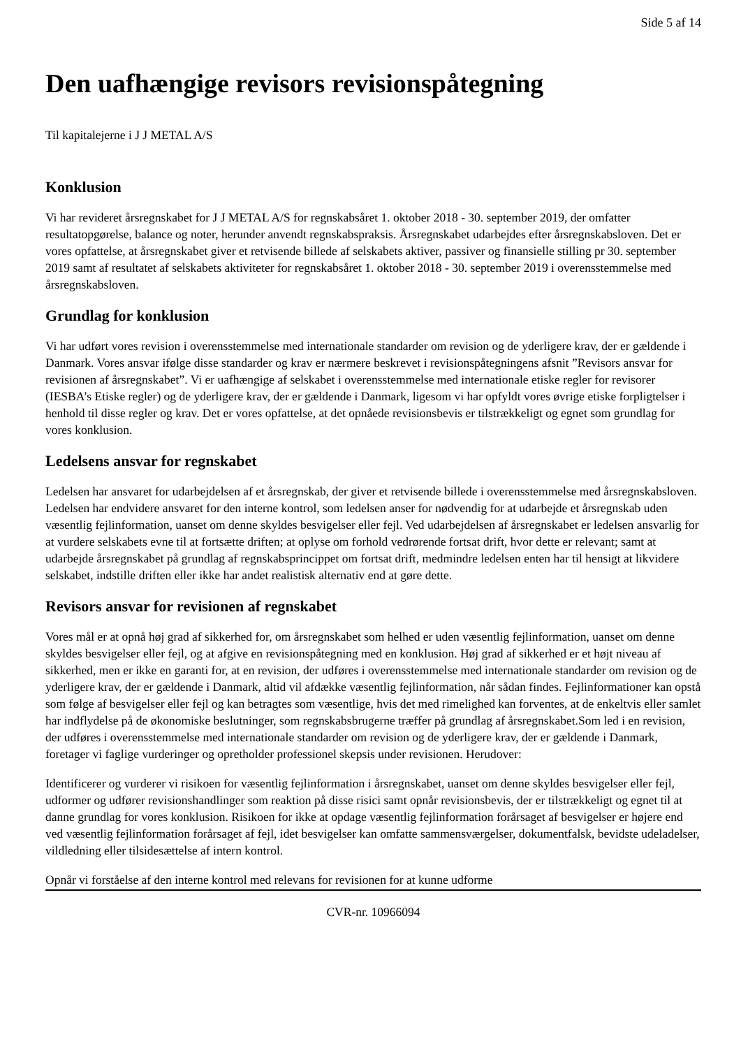Side 5 af 14
Den uafhængige revisors revisionspåtegning
Til kapitalejerne i J J METAL A/S
Konklusion
Vi har revideret årsregnskabet for J J METAL A/S for regnskabsåret 1. oktober 2018 - 30. september 2019, der omfatter resultatopgørelse, balance og noter, herunder anvendt regnskabspraksis. Årsregnskabet udarbejdes efter årsregnskabsloven. Det er vores opfattelse, at årsregnskabet giver et retvisende billede af selskabets aktiver, passiver og finansielle stilling pr 30. september 2019 samt af resultatet af selskabets aktiviteter for regnskabsåret 1. oktober 2018 - 30. september 2019 i overensstemmelse med årsregnskabsloven.
Grundlag for konklusion
Vi har udført vores revision i overensstemmelse med internationale standarder om revision og de yderligere krav, der er gældende i Danmark. Vores ansvar ifølge disse standarder og krav er nærmere beskrevet i revisionspåtegningens afsnit ”Revisors ansvar for revisionen af årsregnskabet”. Vi er uafhængige af selskabet i overensstemmelse med internationale etiske regler for revisorer (IESBA’s Etiske regler) og de yderligere krav, der er gældende i Danmark, ligesom vi har opfyldt vores øvrige etiske forpligtelser i henhold til disse regler og krav. Det er vores opfattelse, at det opnåede revisionsbevis er tilstrækkeligt og egnet som grundlag for vores konklusion.
Ledelsens ansvar for regnskabet
Ledelsen har ansvaret for udarbejdelsen af et årsregnskab, der giver et retvisende billede i overensstemmelse med årsregnskabsloven. Ledelsen har endvidere ansvaret for den interne kontrol, som ledelsen anser for nødvendig for at udarbejde et årsregnskab uden væsentlig fejlinformation, uanset om denne skyldes besvigelser eller fejl. Ved udarbejdelsen af årsregnskabet er ledelsen ansvarlig for at vurdere selskabets evne til at fortsætte driften; at oplyse om forhold vedrørende fortsat drift, hvor dette er relevant; samt at udarbejde årsregnskabet på grundlag af regnskabsprincippet om fortsat drift, medmindre ledelsen enten har til hensigt at likvidere selskabet, indstille driften eller ikke har andet realistisk alternativ end at gøre dette.
Revisors ansvar for revisionen af regnskabet
Vores mål er at opnå høj grad af sikkerhed for, om årsregnskabet som helhed er uden væsentlig fejlinformation, uanset om denne skyldes besvigelser eller fejl, og at afgive en revisionspåtegning med en konklusion. Høj grad af sikkerhed er et højt niveau af sikkerhed, men er ikke en garanti for, at en revision, der udføres i overensstemmelse med internationale standarder om revision og de yderligere krav, der er gældende i Danmark, altid vil afdække væsentlig fejlinformation, når sådan findes. Fejlinformationer kan opstå som følge af besvigelser eller fejl og kan betragtes som væsentlige, hvis det med rimelighed kan forventes, at de enkeltvis eller samlet har indflydelse på de økonomiske beslutninger, som regnskabsbrugerne træffer på grundlag af årsregnskabet.Som led i en revision, der udføres i overensstemmelse med internationale standarder om revision og de yderligere krav, der er gældende i Danmark, foretager vi faglige vurderinger og opretholder professionel skepsis under revisionen. Herudover:
Identificerer og vurderer vi risikoen for væsentlig fejlinformation i årsregnskabet, uanset om denne skyldes besvigelser eller fejl, udformer og udfører revisionshandlinger som reaktion på disse risici samt opnår revisionsbevis, der er tilstrækkeligt og egnet til at danne grundlag for vores konklusion. Risikoen for ikke at opdage væsentlig fejlinformation forårsaget af besvigelser er højere end ved væsentlig fejlinformation forårsaget af fejl, idet besvigelser kan omfatte sammensværgelser, dokumentfalsk, bevidste udeladelser, vildledning eller tilsidesættelse af intern kontrol.
Opnår vi forståelse af den interne kontrol med relevans for revisionen for at kunne udforme
CVR-nr. 10966094